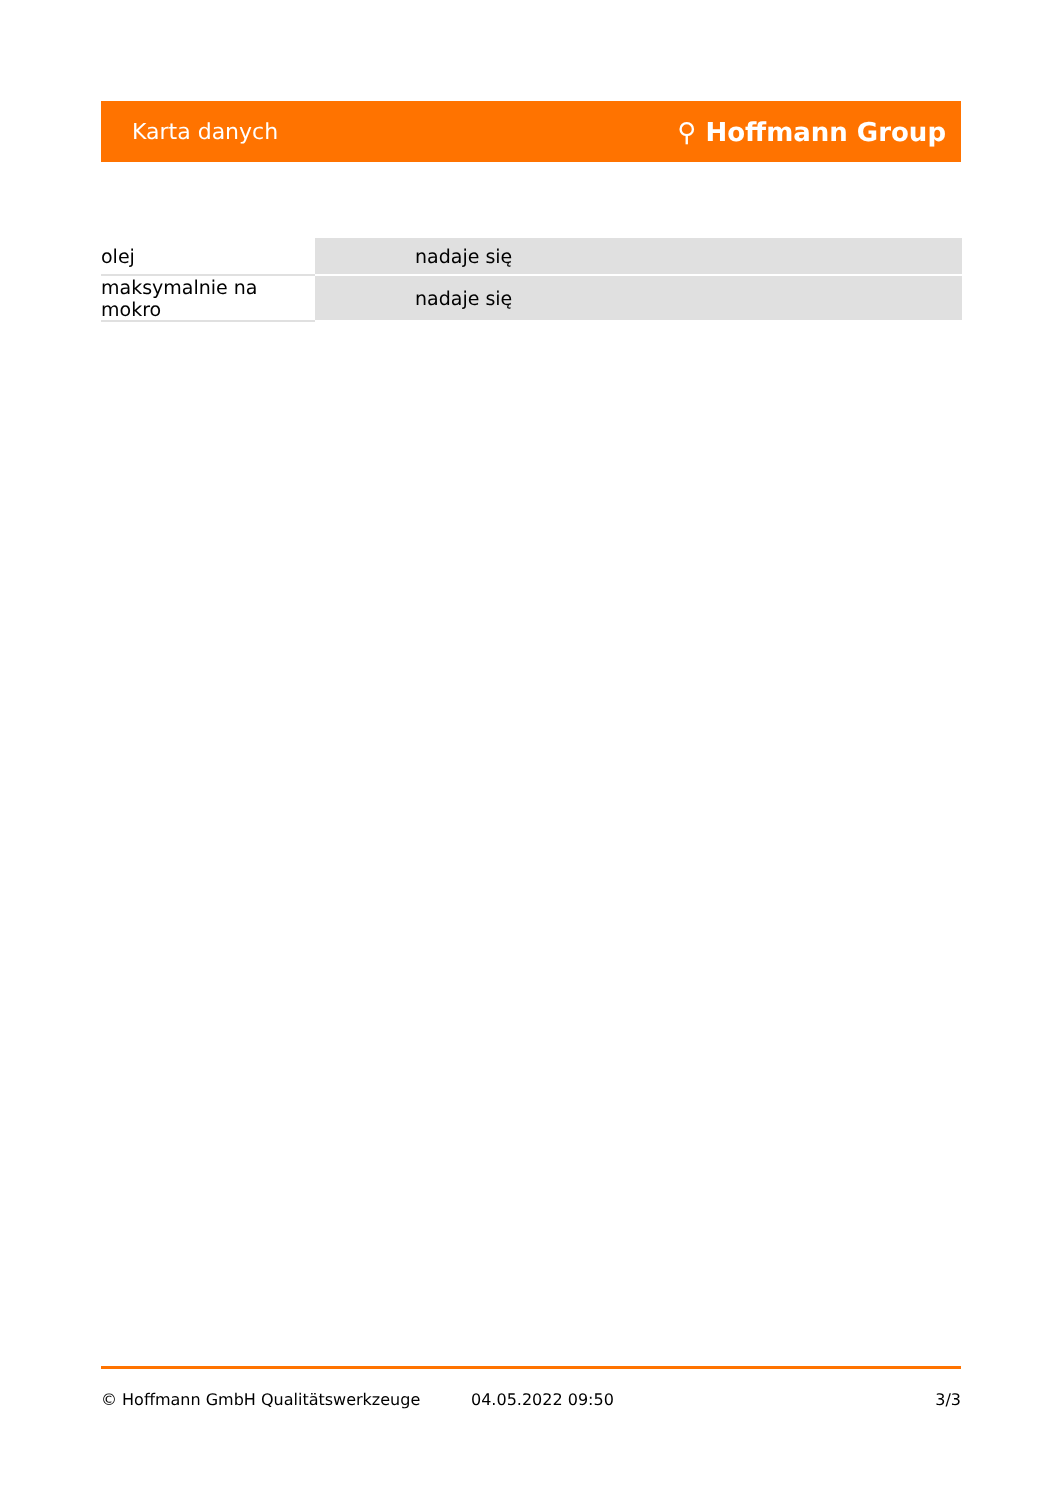Karta danych ⚲ Hoffmann Group
| olej | nadaje się |
| maksymalnie na mokro | nadaje się |
© Hoffmann GmbH Qualitätswerkzeuge 04.05.2022 09:50 3/3